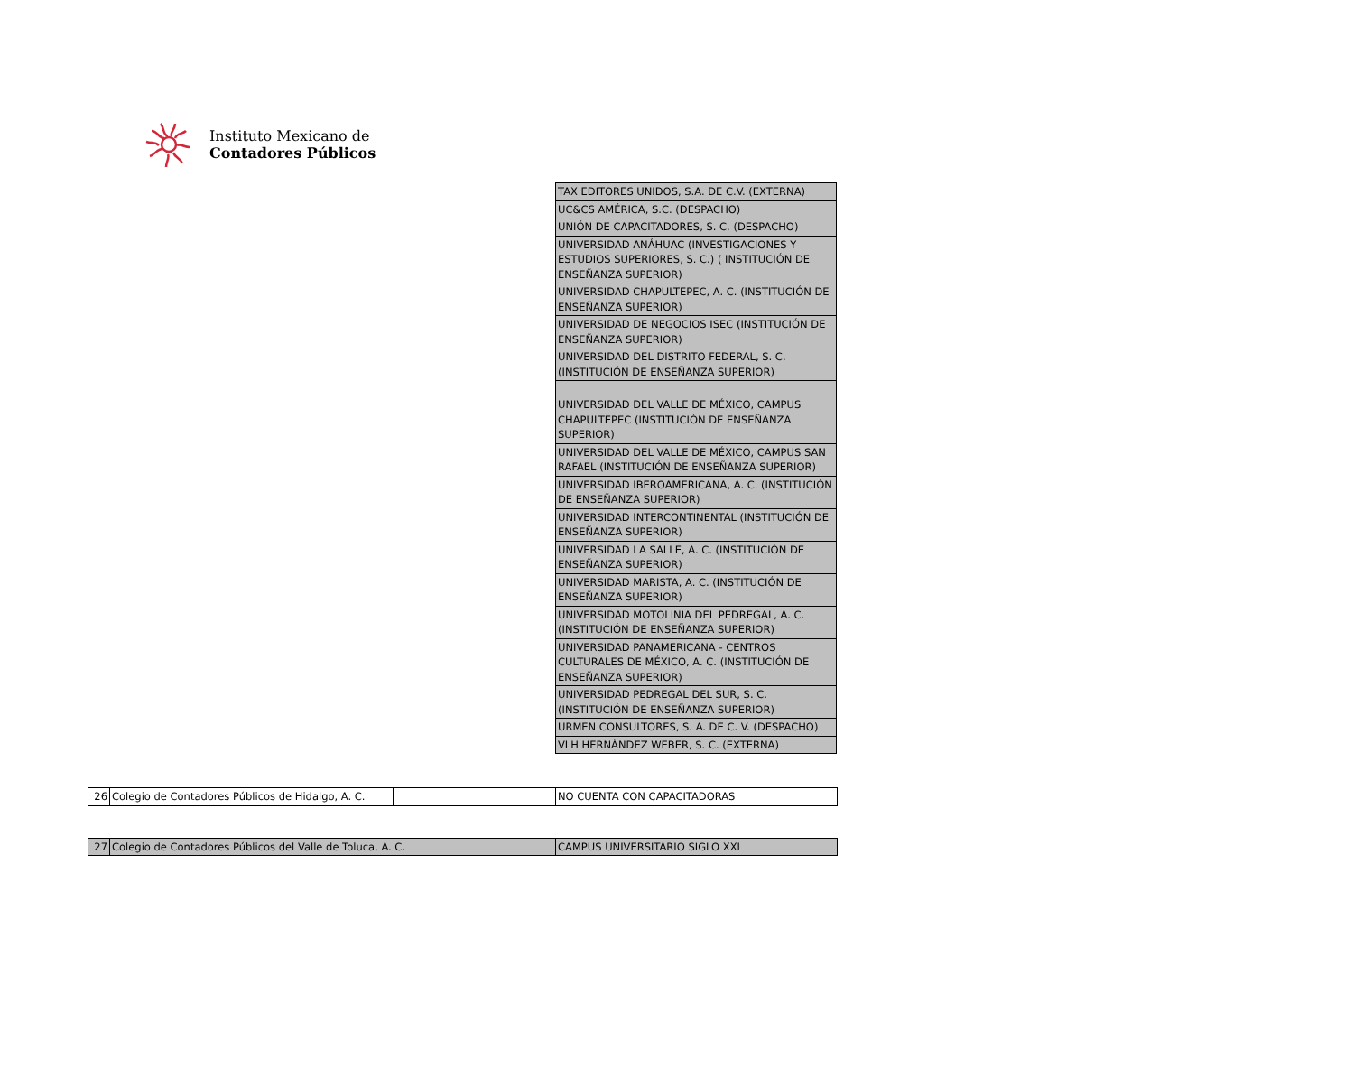Instituto Mexicano de
Contadores Públicos
| TAX EDITORES UNIDOS, S.A. DE C.V. (EXTERNA) |
| UC&CS AMÉRICA, S.C. (DESPACHO) |
| UNIÓN DE CAPACITADORES, S. C. (DESPACHO) |
| UNIVERSIDAD ANÁHUAC (INVESTIGACIONES Y ESTUDIOS SUPERIORES, S. C.) ( INSTITUCIÓN DE ENSEÑANZA SUPERIOR) |
| UNIVERSIDAD CHAPULTEPEC, A. C. (INSTITUCIÓN DE ENSEÑANZA SUPERIOR) |
| UNIVERSIDAD DE NEGOCIOS ISEC (INSTITUCIÓN DE ENSEÑANZA SUPERIOR) |
| UNIVERSIDAD DEL DISTRITO FEDERAL, S. C. (INSTITUCIÓN DE ENSEÑANZA SUPERIOR) |
| UNIVERSIDAD DEL VALLE DE MÉXICO, CAMPUS CHAPULTEPEC (INSTITUCIÓN DE ENSEÑANZA SUPERIOR) |
| UNIVERSIDAD DEL VALLE DE MÉXICO, CAMPUS SAN RAFAEL (INSTITUCIÓN DE ENSEÑANZA SUPERIOR) |
| UNIVERSIDAD IBEROAMERICANA, A. C. (INSTITUCIÓN DE ENSEÑANZA SUPERIOR) |
| UNIVERSIDAD INTERCONTINENTAL (INSTITUCIÓN DE ENSEÑANZA SUPERIOR) |
| UNIVERSIDAD LA SALLE, A. C. (INSTITUCIÓN DE ENSEÑANZA SUPERIOR) |
| UNIVERSIDAD MARISTA, A. C. (INSTITUCIÓN DE ENSEÑANZA SUPERIOR) |
| UNIVERSIDAD MOTOLINIA DEL PEDREGAL, A. C. (INSTITUCIÓN DE ENSEÑANZA SUPERIOR) |
| UNIVERSIDAD PANAMERICANA - CENTROS CULTURALES DE MÉXICO, A. C. (INSTITUCIÓN DE ENSEÑANZA SUPERIOR) |
| UNIVERSIDAD PEDREGAL DEL SUR, S. C. (INSTITUCIÓN DE ENSEÑANZA SUPERIOR) |
| URMEN CONSULTORES, S. A. DE C. V. (DESPACHO) |
| VLH HERNÁNDEZ WEBER, S. C. (EXTERNA) |
| 26 | Colegio de Contadores Públicos de Hidalgo, A. C. | | NO CUENTA CON CAPACITADORAS |
| 27 | Colegio de Contadores Públicos del Valle de Toluca, A. C. | CAMPUS UNIVERSITARIO SIGLO XXI |